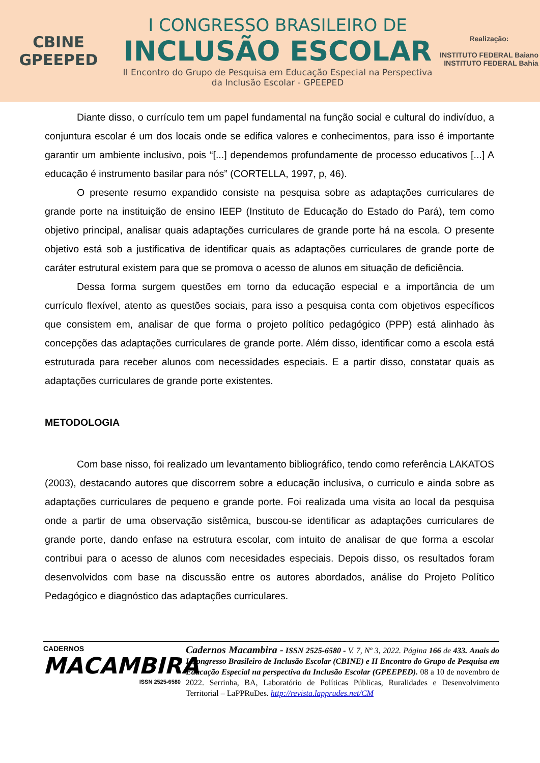CBINE
GPEEPED
I CONGRESSO BRASILEIRO DE
INCLUSÃO ESCOLAR
II Encontro do Grupo de Pesquisa em Educação Especial na Perspectiva da Inclusão Escolar - GPEEPED
Realização:
INSTITUTO FEDERAL Baiano INSTITUTO FEDERAL Bahia
Diante disso, o currículo tem um papel fundamental na função social e cultural do indivíduo, a conjuntura escolar é um dos locais onde se edifica valores e conhecimentos, para isso é importante garantir um ambiente inclusivo, pois “[...] dependemos profundamente de processo educativos [...] A educação é instrumento basilar para nós” (CORTELLA, 1997, p, 46).
O presente resumo expandido consiste na pesquisa sobre as adaptações curriculares de grande porte na instituição de ensino IEEP (Instituto de Educação do Estado do Pará), tem como objetivo principal, analisar quais adaptações curriculares de grande porte há na escola. O presente objetivo está sob a justificativa de identificar quais as adaptações curriculares de grande porte de caráter estrutural existem para que se promova o acesso de alunos em situação de deficiência.
Dessa forma surgem questões em torno da educação especial e a importância de um currículo flexível, atento as questões sociais, para isso a pesquisa conta com objetivos específicos que consistem em, analisar de que forma o projeto político pedagógico (PPP) está alinhado às concepções das adaptações curriculares de grande porte. Além disso, identificar como a escola está estruturada para receber alunos com necessidades especiais. E a partir disso, constatar quais as adaptações curriculares de grande porte existentes.
METODOLOGIA
Com base nisso, foi realizado um levantamento bibliográfico, tendo como referência LAKATOS (2003), destacando autores que discorrem sobre a educação inclusiva, o curriculo e ainda sobre as adaptações curriculares de pequeno e grande porte. Foi realizada uma visita ao local da pesquisa onde a partir de uma observação sistêmica, buscou-se identificar as adaptações curriculares de grande porte, dando enfase na estrutura escolar, com intuito de analisar de que forma a escolar contribui para o acesso de alunos com necesidades especiais. Depois disso, os resultados foram desenvolvidos com base na discussão entre os autores abordados, análise do Projeto Político Pedagógico e diagnóstico das adaptações curriculares.
CADERNOS
MACAMBIRA
ISSN 2525-6580
Cadernos Macambira - ISSN 2525-6580 - V. 7, Nº 3, 2022. Página 166 de 433. Anais do I Congresso Brasileiro de Inclusão Escolar (CBINE) e II Encontro do Grupo de Pesquisa em Educação Especial na perspectiva da Inclusão Escolar (GPEEPED). 08 a 10 de novembro de 2022. Serrinha, BA, Laboratório de Políticas Públicas, Ruralidades e Desenvolvimento Territorial – LaPPRuDes. http://revista.lapprudes.net/CM